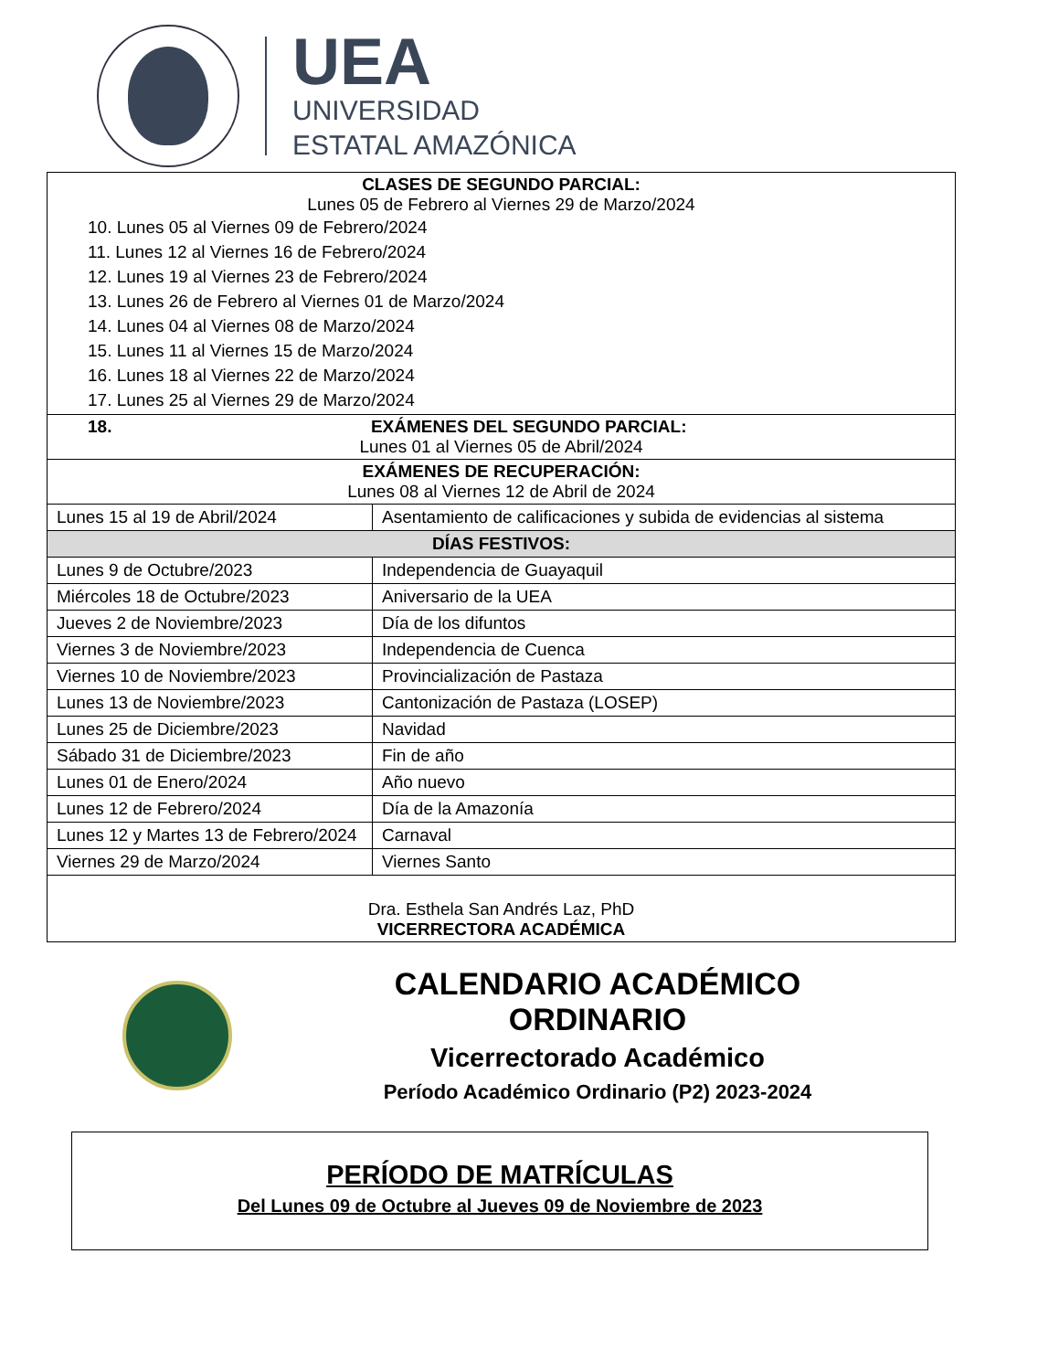UEA
UNIVERSIDAD
ESTATAL AMAZÓNICA
| CLASES DE SEGUNDO PARCIAL: Lunes 05 de Febrero al Viernes 29 de Marzo/2024 10. Lunes 05 al Viernes 09 de Febrero/2024 11. Lunes 12 al Viernes 16 de Febrero/2024 12. Lunes 19 al Viernes 23 de Febrero/2024 13. Lunes 26 de Febrero al Viernes 01 de Marzo/2024 14. Lunes 04 al Viernes 08 de Marzo/2024 15. Lunes 11 al Viernes 15 de Marzo/2024 16. Lunes 18 al Viernes 22 de Marzo/2024 17. Lunes 25 al Viernes 29 de Marzo/2024 | |
| 18. EXÁMENES DEL SEGUNDO PARCIAL: Lunes 01 al Viernes 05 de Abril/2024 | |
| EXÁMENES DE RECUPERACIÓN: Lunes 08 al Viernes 12 de Abril de 2024 | |
| Lunes 15 al 19 de Abril/2024 | Asentamiento de calificaciones y subida de evidencias al sistema |
| DÍAS FESTIVOS: | |
| Lunes 9 de Octubre/2023 | Independencia de Guayaquil |
| Miércoles 18 de Octubre/2023 | Aniversario de la UEA |
| Jueves 2 de Noviembre/2023 | Día de los difuntos |
| Viernes 3 de Noviembre/2023 | Independencia de Cuenca |
| Viernes 10 de Noviembre/2023 | Provincialización de Pastaza |
| Lunes 13 de Noviembre/2023 | Cantonización de Pastaza (LOSEP) |
| Lunes 25 de Diciembre/2023 | Navidad |
| Sábado 31 de Diciembre/2023 | Fin de año |
| Lunes 01 de Enero/2024 | Año nuevo |
| Lunes 12 de Febrero/2024 | Día de la Amazonía |
| Lunes 12 y Martes 13 de Febrero/2024 | Carnaval |
| Viernes 29 de Marzo/2024 | Viernes Santo |
| Dra. Esthela San Andrés Laz, PhD VICERRECTORA ACADÉMICA | |
CALENDARIO ACADÉMICO ORDINARIO
Vicerrectorado Académico
Período Académico Ordinario (P2) 2023-2024
PERÍODO DE MATRÍCULAS
Del Lunes 09 de Octubre al Jueves 09 de Noviembre de 2023